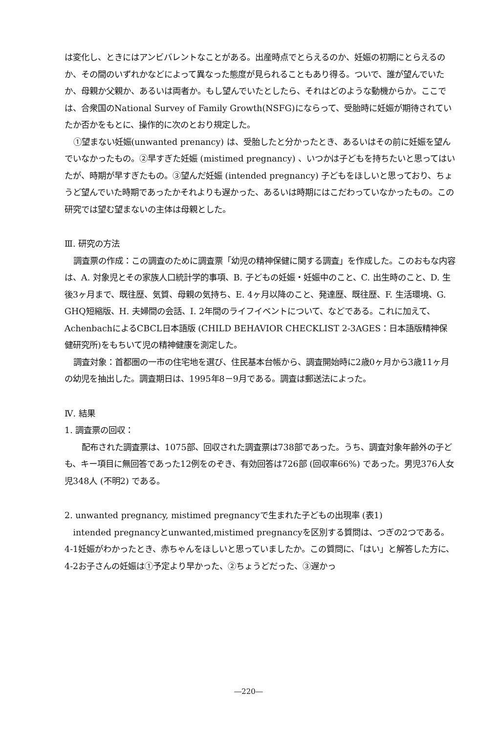は変化し、ときにはアンビバレントなことがある。出産時点でとらえるのか、妊娠の初期にとらえるのか、その間のいずれかなどによって異なった態度が見られることもあり得る。ついで、誰が望んでいたか、母親か父親か、あるいは両者か。もし望んでいたとしたら、それはどのような動機からか。ここでは、合衆国のNational Survey of Family Growth(NSFG)にならって、受胎時に妊娠が期待されていたか否かをもとに、操作的に次のとおり規定した。
①望まない妊娠(unwanted prenancy) は、受胎したと分かったとき、あるいはその前に妊娠を望んでいなかったもの。②早すぎた妊娠 (mistimed pregnancy) 、いつかは子どもを持ちたいと思ってはいたが、時期が早すぎたもの。③望んだ妊娠 (intended pregnancy) 子どもをほしいと思っており、ちょうど望んでいた時期であったかそれよりも遅かった、あるいは時期にはこだわっていなかったもの。この研究では望む望まないの主体は母親とした。
Ⅲ. 研究の方法
調査票の作成：この調査のために調査票「幼児の精神保健に関する調査」を作成した。このおもな内容は、A. 対象児とその家族人口統計学的事項、B. 子どもの妊娠・妊娠中のこと、C. 出生時のこと、D. 生後3ヶ月まで、既往歴、気質、母親の気持ち、E. 4ヶ月以降のこと、発達歴、既往歴、F. 生活環境、G. GHQ短縮版、H. 夫婦間の会話、I. 2年間のライフイベントについて、などである。これに加えて、AchenbachによるCBCL日本語版 (CHILD BEHAVIOR CHECKLIST 2-3AGES：日本語版精神保健研究所)をもちいて児の精神健康を測定した。
調査対象：首都圏の一市の住宅地を選び、住民基本台帳から、調査開始時に2歳0ヶ月から3歳11ヶ月の幼児を抽出した。調査期日は、1995年8－9月である。調査は郵送法によった。
Ⅳ. 結果
1. 調査票の回収：
配布された調査票は、1075部、回収された調査票は738部であった。うち、調査対象年齢外の子ども、キー項目に無回答であった12例をのぞき、有効回答は726部 (回収率66%) であった。男児376人女児348人 (不明2) である。
2. unwanted pregnancy, mistimed pregnancyで生まれた子どもの出現率 (表1)
intended pregnancyとunwanted,mistimed pregnancyを区別する質問は、つぎの2つである。4-1妊娠がわかったとき、赤ちゃんをほしいと思っていましたか。この質問に、「はい」と解答した方に、4-2お子さんの妊娠は①予定より早かった、②ちょうどだった、③遅かっ
―220―